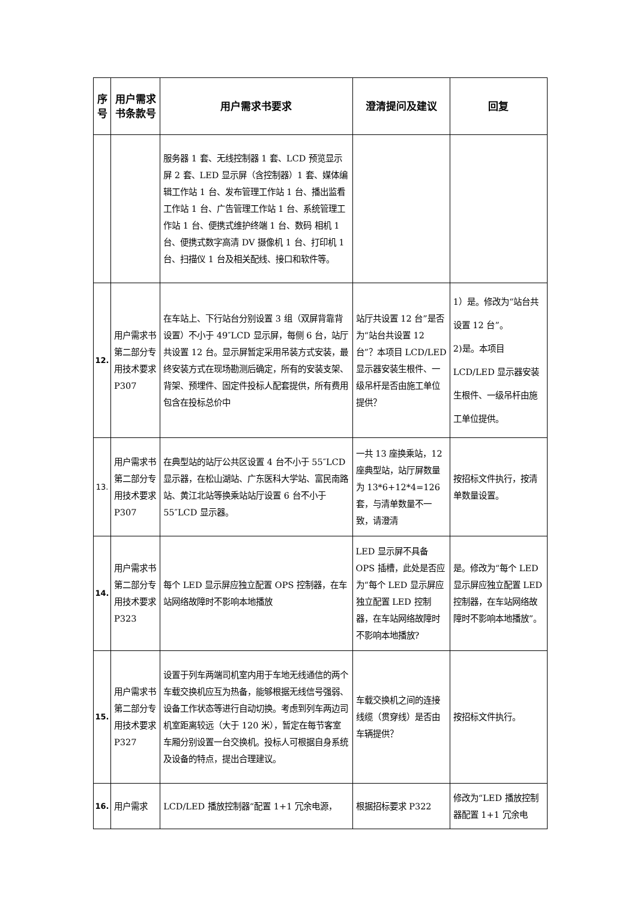| 序号 | 用户需求书条款号 | 用户需求书要求 | 澄清提问及建议 | 回复 |
| --- | --- | --- | --- | --- |
| | | 服务器 1 套、无线控制器 1 套、LCD 预览显示屏 2 套、LED 显示屏（含控制器）1 套、媒体编辑工作站 1 台、发布管理工作站 1 台、播出监看工作站 1 台、广告管理工作站 1 台、系统管理工作站 1 台、便携式维护终端 1 台、数码 相机 1 台、便携式数字高清 DV 摄像机 1 台、打印机 1 台、扫描仪 1 台及相关配线、接口和软件等。 | | |
| 12. | 用户需求书第二部分专用技术要求 P307 | 在车站上、下行站台分别设置 3 组（双屏背靠背设置）不小于 49″LCD 显示屏，每侧 6 台，站厅共设置 12 台。显示屏暂定采用吊装方式安装，最终安装方式在现场勘测后确定，所有的安装支架、背架、预埋件、固定件投标人配套提供，所有费用包含在投标总价中 | 站厅共设置 12 台”是否为“站台共设置 12 台”？本项目 LCD/LED 显示器安装生根件、一级吊杆是否由施工单位提供？ | 1）是。修改为“站台共设置 12 台”。 2)是。本项目 LCD/LED 显示器安装生根件、一级吊杆由施工单位提供。 |
| 13. | 用户需求书第二部分专用技术要求 P307 | 在典型站的站厅公共区设置 4 台不小于 55″LCD 显示器，在松山湖站、广东医科大学站、富民南路站、黄江北站等换乘站站厅设置 6 台不小于 55″LCD 显示器。 | 一共 13 座换乘站，12 座典型站，站厅屏数量为 13*6+12*4=126 套，与清单数量不一致，请澄清 | 按招标文件执行，按清单数量设置。 |
| 14. | 用户需求书第二部分专用技术要求 P323 | 每个 LED 显示屏应独立配置 OPS 控制器，在车站网络故障时不影响本地播放 | LED 显示屏不具备 OPS 插槽，此处是否应为“每个 LED 显示屏应独立配置 LED 控制器，在车站网络故障时不影响本地播放? | 是。修改为“每个 LED 显示屏应独立配置 LED 控制器，在车站网络故障时不影响本地播放”。 |
| 15. | 用户需求书第二部分专用技术要求 P327 | 设置于列车两端司机室内用于车地无线通信的两个车载交换机应互为热备，能够根据无线信号强弱、设备工作状态等进行自动切换。考虑到列车两边司机室距离较远（大于 120 米），暂定在每节客室车厢分别设置一台交换机。投标人可根据自身系统及设备的特点，提出合理建议。 | 车载交换机之间的连接线缆（贯穿线）是否由车辆提供？ | 按招标文件执行。 |
| 16. | 用户需求 | LCD/LED 播放控制器“配置 1+1 冗余电源， | 根据招标要求 P322 | 修改为“LED 播放控制器配置 1+1 冗余电 |